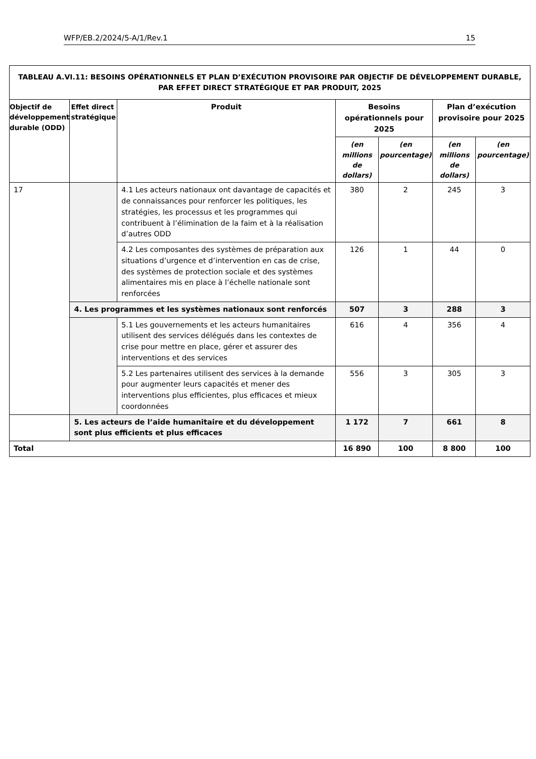WFP/EB.2/2024/5-A/1/Rev.1 15
| TABLEAU A.VI.11: BESOINS OPÉRATIONNELS ET PLAN D’EXÉCUTION PROVISOIRE PAR OBJECTIF DE DÉVELOPPEMENT DURABLE, PAR EFFET DIRECT STRATÉGIQUE ET PAR PRODUIT, 2025 | | | | | | |
| --- | --- | --- | --- | --- | --- | --- |
| Objectif de développement durable (ODD) | Effet direct stratégique | Produit | Besoins opérationnels pour 2025 | | Plan d’exécution provisoire pour 2025 | |
| | | | (en millions de dollars) | (en pourcentage) | (en millions de dollars) | (en pourcentage) |
| 17 | | 4.1 Les acteurs nationaux ont davantage de capacités et de connaissances pour renforcer les politiques, les stratégies, les processus et les programmes qui contribuent à l’élimination de la faim et à la réalisation d’autres ODD | 380 | 2 | 245 | 3 |
| | | 4.2 Les composantes des systèmes de préparation aux situations d’urgence et d’intervention en cas de crise, des systèmes de protection sociale et des systèmes alimentaires mis en place à l’échelle nationale sont renforcées | 126 | 1 | 44 | 0 |
| | 4. Les programmes et les systèmes nationaux sont renforcés | | 507 | 3 | 288 | 3 |
| | | 5.1 Les gouvernements et les acteurs humanitaires utilisent des services délégués dans les contextes de crise pour mettre en place, gérer et assurer des interventions et des services | 616 | 4 | 356 | 4 |
| | | 5.2 Les partenaires utilisent des services à la demande pour augmenter leurs capacités et mener des interventions plus efficientes, plus efficaces et mieux coordonnées | 556 | 3 | 305 | 3 |
| | 5. Les acteurs de l’aide humanitaire et du développement sont plus efficients et plus efficaces | | 1 172 | 7 | 661 | 8 |
| Total | | | 16 890 | 100 | 8 800 | 100 |